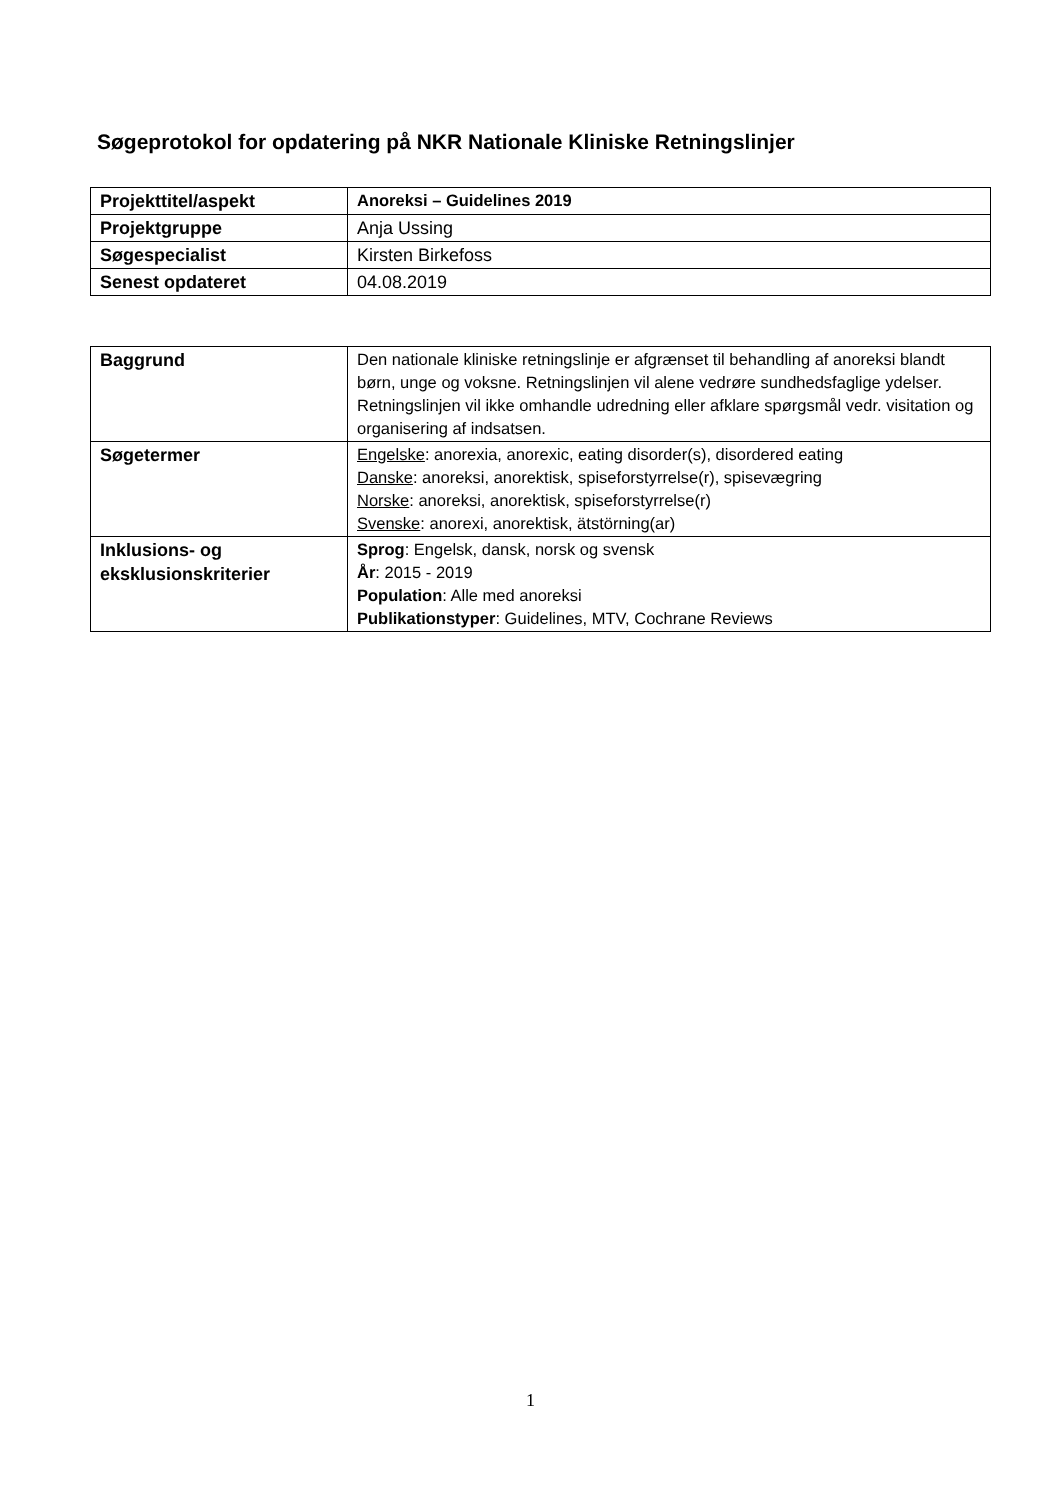Søgeprotokol for opdatering på NKR Nationale Kliniske Retningslinjer
| Projekttitel/aspekt | Anoreksi – Guidelines 2019 |
| Projektgruppe | Anja Ussing |
| Søgespecialist | Kirsten Birkefoss |
| Senest opdateret | 04.08.2019 |
| Baggrund | Den nationale kliniske retningslinje er afgrænset til behandling af anoreksi blandt børn, unge og voksne. Retningslinjen vil alene vedrøre sundhedsfaglige ydelser. Retningslinjen vil ikke omhandle udredning eller afklare spørgsmål vedr. visitation og organisering af indsatsen. |
| Søgetermer | Engelske : anorexia, anorexic, eating disorder(s), disordered eating Danske : anoreksi, anorektisk, spiseforstyrrelse(r), spisevægring Norske : anoreksi, anorektisk, spiseforstyrrelse(r) Svenske : anorexi, anorektisk, ätstörning(ar) |
| Inklusions- og eksklusionskriterier | Sprog : Engelsk, dansk, norsk og svensk År : 2015 - 2019 Population : Alle med anoreksi Publikationstyper : Guidelines, MTV, Cochrane Reviews |
1